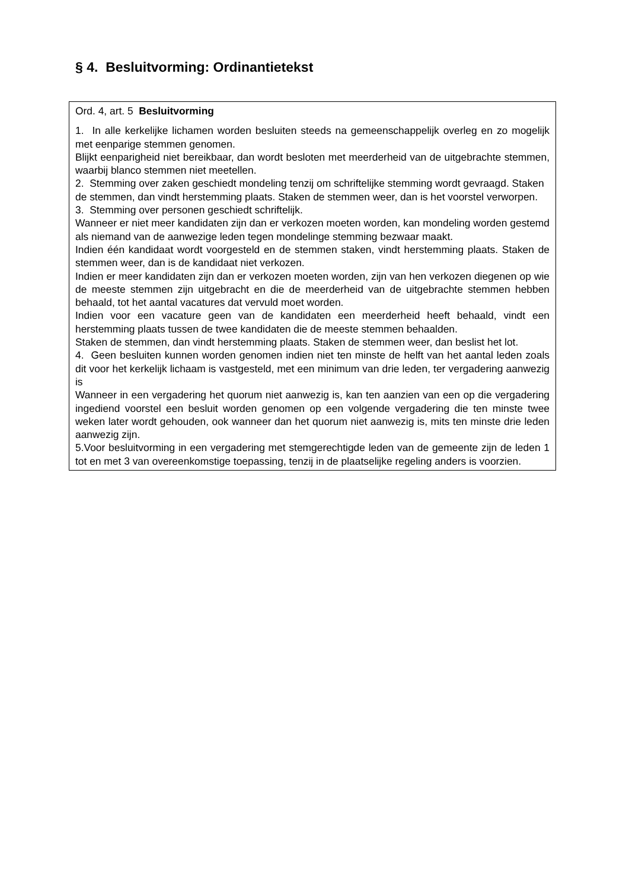§ 4. Besluitvorming: Ordinantietekst
Ord. 4, art. 5 Besluitvorming
1. In alle kerkelijke lichamen worden besluiten steeds na gemeenschappelijk overleg en zo mogelijk met eenparige stemmen genomen.
Blijkt eenparigheid niet bereikbaar, dan wordt besloten met meerderheid van de uitgebrachte stemmen, waarbij blanco stemmen niet meetellen.
2. Stemming over zaken geschiedt mondeling tenzij om schriftelijke stemming wordt gevraagd. Staken de stemmen, dan vindt herstemming plaats. Staken de stemmen weer, dan is het voorstel verworpen.
3. Stemming over personen geschiedt schriftelijk.
Wanneer er niet meer kandidaten zijn dan er verkozen moeten worden, kan mondeling worden gestemd als niemand van de aanwezige leden tegen mondelinge stemming bezwaar maakt.
Indien één kandidaat wordt voorgesteld en de stemmen staken, vindt herstemming plaats. Staken de stemmen weer, dan is de kandidaat niet verkozen.
Indien er meer kandidaten zijn dan er verkozen moeten worden, zijn van hen verkozen diegenen op wie de meeste stemmen zijn uitgebracht en die de meerderheid van de uitgebrachte stemmen hebben behaald, tot het aantal vacatures dat vervuld moet worden.
Indien voor een vacature geen van de kandidaten een meerderheid heeft behaald, vindt een herstemming plaats tussen de twee kandidaten die de meeste stemmen behaalden.
Staken de stemmen, dan vindt herstemming plaats. Staken de stemmen weer, dan beslist het lot.
4. Geen besluiten kunnen worden genomen indien niet ten minste de helft van het aantal leden zoals dit voor het kerkelijk lichaam is vastgesteld, met een minimum van drie leden, ter vergadering aanwezig is
Wanneer in een vergadering het quorum niet aanwezig is, kan ten aanzien van een op die vergadering ingediend voorstel een besluit worden genomen op een volgende vergadering die ten minste twee weken later wordt gehouden, ook wanneer dan het quorum niet aanwezig is, mits ten minste drie leden aanwezig zijn.
5.Voor besluitvorming in een vergadering met stemgerechtigde leden van de gemeente zijn de leden 1 tot en met 3 van overeenkomstige toepassing, tenzij in de plaatselijke regeling anders is voorzien.